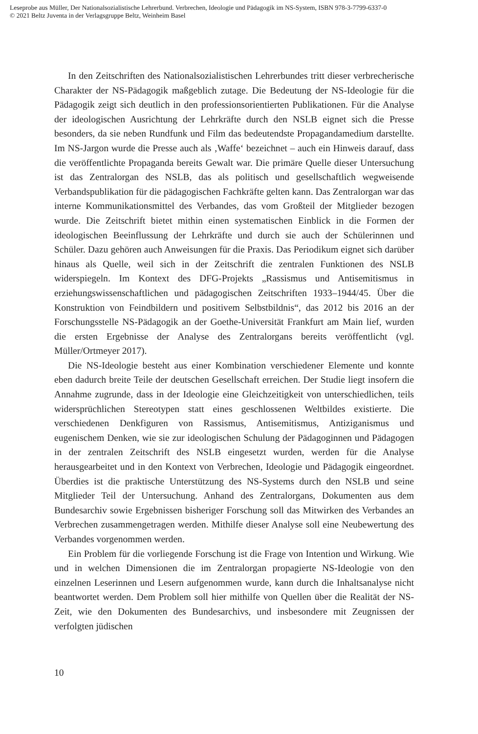Leseprobe aus Müller, Der Nationalsozialistische Lehrerbund. Verbrechen, Ideologie und Pädagogik im NS-System, ISBN 978-3-7799-6337-0
© 2021 Beltz Juventa in der Verlagsgruppe Beltz, Weinheim Basel
In den Zeitschriften des Nationalsozialistischen Lehrerbundes tritt dieser verbrecherische Charakter der NS-Pädagogik maßgeblich zutage. Die Bedeutung der NS-Ideologie für die Pädagogik zeigt sich deutlich in den professionsorientierten Publikationen. Für die Analyse der ideologischen Ausrichtung der Lehrkräfte durch den NSLB eignet sich die Presse besonders, da sie neben Rundfunk und Film das bedeutendste Propagandamedium darstellte. Im NS-Jargon wurde die Presse auch als ‚Waffe‘ bezeichnet – auch ein Hinweis darauf, dass die veröffentlichte Propaganda bereits Gewalt war. Die primäre Quelle dieser Untersuchung ist das Zentralorgan des NSLB, das als politisch und gesellschaftlich wegweisende Verbandspublikation für die pädagogischen Fachkräfte gelten kann. Das Zentralorgan war das interne Kommunikationsmittel des Verbandes, das vom Großteil der Mitglieder bezogen wurde. Die Zeitschrift bietet mithin einen systematischen Einblick in die Formen der ideologischen Beeinflussung der Lehrkräfte und durch sie auch der Schülerinnen und Schüler. Dazu gehören auch Anweisungen für die Praxis. Das Periodikum eignet sich darüber hinaus als Quelle, weil sich in der Zeitschrift die zentralen Funktionen des NSLB widerspiegeln. Im Kontext des DFG-Projekts „Rassismus und Antisemitismus in erziehungswissenschaftlichen und pädagogischen Zeitschriften 1933–1944/45. Über die Konstruktion von Feindbildern und positivem Selbstbildnis“, das 2012 bis 2016 an der Forschungsstelle NS-Pädagogik an der Goethe-Universität Frankfurt am Main lief, wurden die ersten Ergebnisse der Analyse des Zentralorgans bereits veröffentlicht (vgl. Müller/Ortmeyer 2017).
Die NS-Ideologie besteht aus einer Kombination verschiedener Elemente und konnte eben dadurch breite Teile der deutschen Gesellschaft erreichen. Der Studie liegt insofern die Annahme zugrunde, dass in der Ideologie eine Gleichzeitigkeit von unterschiedlichen, teils widersprüchlichen Stereotypen statt eines geschlossenen Weltbildes existierte. Die verschiedenen Denkfiguren von Rassismus, Antisemitismus, Antiziganismus und eugenischem Denken, wie sie zur ideologischen Schulung der Pädagoginnen und Pädagogen in der zentralen Zeitschrift des NSLB eingesetzt wurden, werden für die Analyse herausgearbeitet und in den Kontext von Verbrechen, Ideologie und Pädagogik eingeordnet. Überdies ist die praktische Unterstützung des NS-Systems durch den NSLB und seine Mitglieder Teil der Untersuchung. Anhand des Zentralorgans, Dokumenten aus dem Bundesarchiv sowie Ergebnissen bisheriger Forschung soll das Mitwirken des Verbandes an Verbrechen zusammengetragen werden. Mithilfe dieser Analyse soll eine Neubewertung des Verbandes vorgenommen werden.
Ein Problem für die vorliegende Forschung ist die Frage von Intention und Wirkung. Wie und in welchen Dimensionen die im Zentralorgan propagierte NS-Ideologie von den einzelnen Leserinnen und Lesern aufgenommen wurde, kann durch die Inhaltsanalyse nicht beantwortet werden. Dem Problem soll hier mithilfe von Quellen über die Realität der NS-Zeit, wie den Dokumenten des Bundesarchivs, und insbesondere mit Zeugnissen der verfolgten jüdischen
10